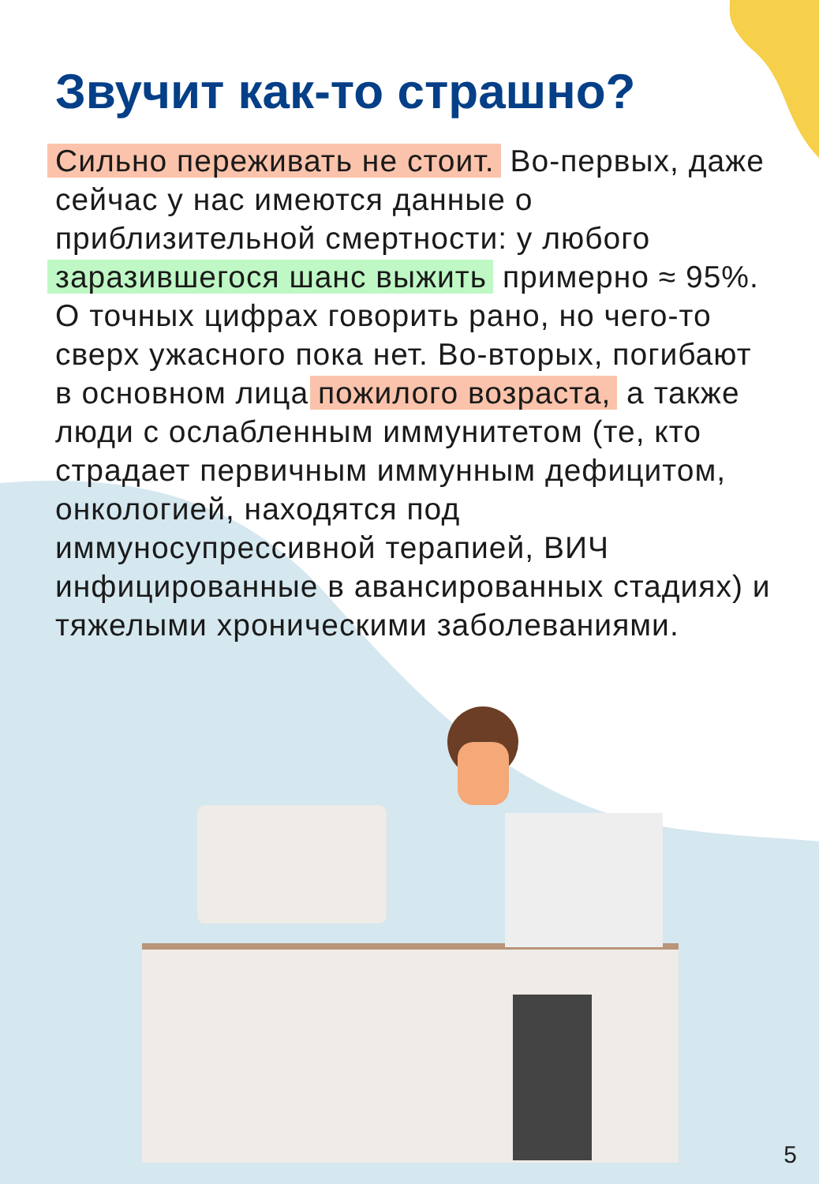Звучит как-то страшно?
Сильно переживать не стоит. Во-первых, даже сейчас у нас имеются данные о приблизительной смертности: у любого заразившегося шанс выжить примерно ≈ 95%. О точных цифрах говорить рано, но чего-то сверх ужасного пока нет. Во-вторых, погибают в основном лица пожилого возраста, а также люди с ослабленным иммунитетом (те, кто страдает первичным иммунным дефицитом, онкологией, находятся под иммуносупрессивной терапией, ВИЧ инфицированные в авансированных стадиях) и тяжелыми хроническими заболеваниями.
5